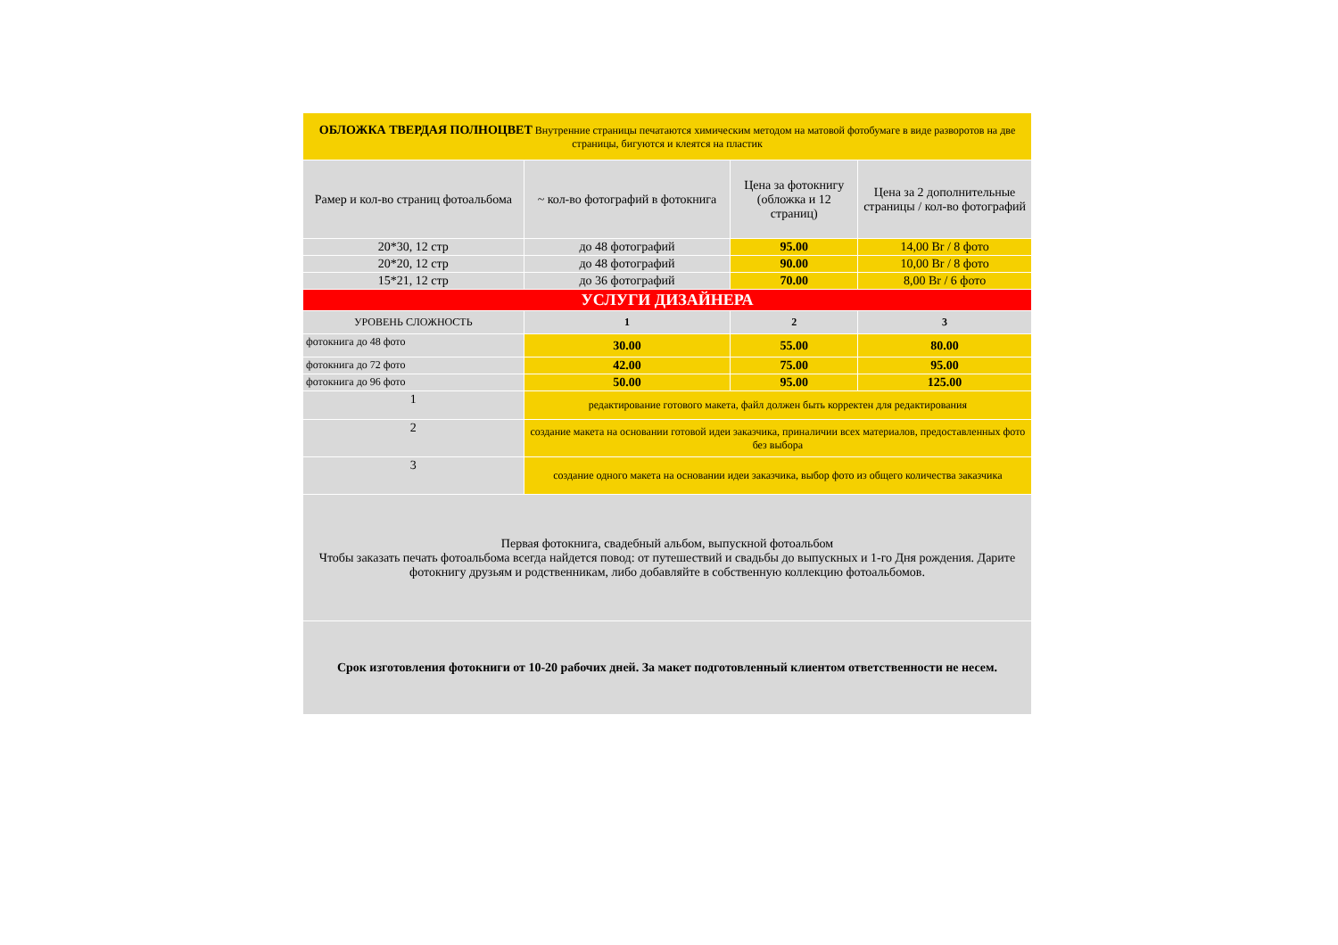| ОБЛОЖКА ТВЕРДАЯ ПОЛНОЦВЕТ Внутренние страницы печатаются химическим методом на матовой фотобумаге в виде разворотов на две страницы, бигуются и клеятся на пластик | | | |
| Рамер и кол-во страниц фотоальбома | ~ кол-во фотографий в фотокнига | Цена за фотокнигу (обложка и 12 страниц) | Цена за 2 дополнительные страницы / кол-во фотографий |
| 20*30, 12 стр | до 48 фотографий | 95.00 | 14,00 Br / 8 фото |
| 20*20, 12 стр | до 48 фотографий | 90.00 | 10,00 Br / 8 фото |
| 15*21, 12 стр | до 36 фотографий | 70.00 | 8,00 Br / 6 фото |
| УСЛУГИ ДИЗАЙНЕРА | | | |
| УРОВЕНЬ СЛОЖНОСТЬ | 1 | 2 | 3 |
| фотокнига до 48 фото | 30.00 | 55.00 | 80.00 |
| фотокнига до 72 фото | 42.00 | 75.00 | 95.00 |
| фотокнига до 96 фото | 50.00 | 95.00 | 125.00 |
| 1 | редактирование готового макета, файл должен быть корректен для редактирования | | |
| 2 | создание макета на основании готовой идеи заказчика, приналичии всех материалов, предоставленных фото без выбора | | |
| 3 | создание одного макета на основании идеи заказчика, выбор фото из общего количества заказчика | | |
| Первая фотокнига, свадебный альбом, выпускной фотоальбом Чтобы заказать печать фотоальбома всегда найдется повод: от путешествий и свадьбы до выпускных и 1-го Дня рождения. Дарите фотокнигу друзьям и родственникам, либо добавляйте в собственную коллекцию фотоальбомов. | | | |
| Срок изготовления фотокниги от 10-20 рабочих дней. За макет подготовленный клиентом ответственности не несем. | | | |